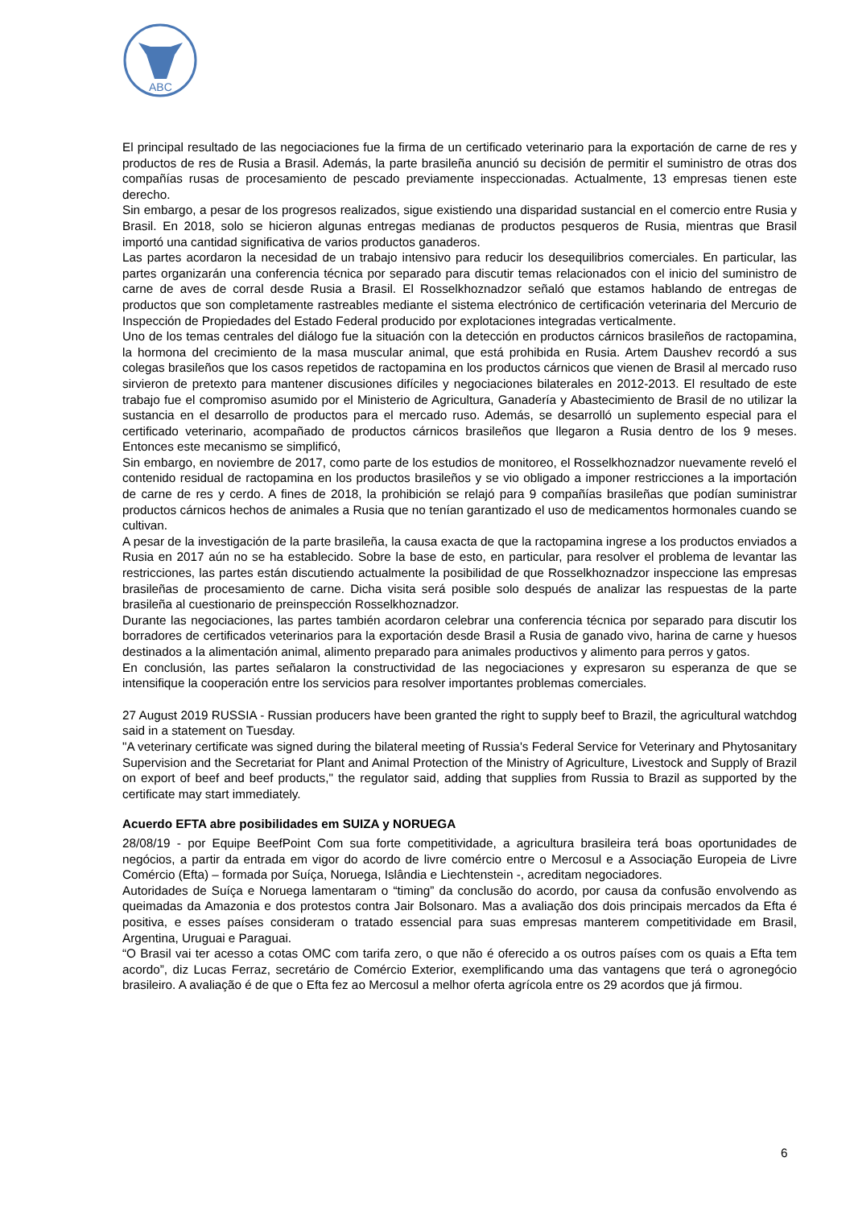ABC
El principal resultado de las negociaciones fue la firma de un certificado veterinario para la exportación de carne de res y productos de res de Rusia a Brasil. Además, la parte brasileña anunció su decisión de permitir el suministro de otras dos compañías rusas de procesamiento de pescado previamente inspeccionadas. Actualmente, 13 empresas tienen este derecho.
Sin embargo, a pesar de los progresos realizados, sigue existiendo una disparidad sustancial en el comercio entre Rusia y Brasil. En 2018, solo se hicieron algunas entregas medianas de productos pesqueros de Rusia, mientras que Brasil importó una cantidad significativa de varios productos ganaderos.
Las partes acordaron la necesidad de un trabajo intensivo para reducir los desequilibrios comerciales. En particular, las partes organizarán una conferencia técnica por separado para discutir temas relacionados con el inicio del suministro de carne de aves de corral desde Rusia a Brasil. El Rosselkhoznadzor señaló que estamos hablando de entregas de productos que son completamente rastreables mediante el sistema electrónico de certificación veterinaria del Mercurio de Inspección de Propiedades del Estado Federal producido por explotaciones integradas verticalmente.
Uno de los temas centrales del diálogo fue la situación con la detección en productos cárnicos brasileños de ractopamina, la hormona del crecimiento de la masa muscular animal, que está prohibida en Rusia. Artem Daushev recordó a sus colegas brasileños que los casos repetidos de ractopamina en los productos cárnicos que vienen de Brasil al mercado ruso sirvieron de pretexto para mantener discusiones difíciles y negociaciones bilaterales en 2012-2013. El resultado de este trabajo fue el compromiso asumido por el Ministerio de Agricultura, Ganadería y Abastecimiento de Brasil de no utilizar la sustancia en el desarrollo de productos para el mercado ruso. Además, se desarrolló un suplemento especial para el certificado veterinario, acompañado de productos cárnicos brasileños que llegaron a Rusia dentro de los 9 meses. Entonces este mecanismo se simplificó,
Sin embargo, en noviembre de 2017, como parte de los estudios de monitoreo, el Rosselkhoznadzor nuevamente reveló el contenido residual de ractopamina en los productos brasileños y se vio obligado a imponer restricciones a la importación de carne de res y cerdo. A fines de 2018, la prohibición se relajó para 9 compañías brasileñas que podían suministrar productos cárnicos hechos de animales a Rusia que no tenían garantizado el uso de medicamentos hormonales cuando se cultivan.
A pesar de la investigación de la parte brasileña, la causa exacta de que la ractopamina ingrese a los productos enviados a Rusia en 2017 aún no se ha establecido. Sobre la base de esto, en particular, para resolver el problema de levantar las restricciones, las partes están discutiendo actualmente la posibilidad de que Rosselkhoznadzor inspeccione las empresas brasileñas de procesamiento de carne. Dicha visita será posible solo después de analizar las respuestas de la parte brasileña al cuestionario de preinspección Rosselkhoznadzor.
Durante las negociaciones, las partes también acordaron celebrar una conferencia técnica por separado para discutir los borradores de certificados veterinarios para la exportación desde Brasil a Rusia de ganado vivo, harina de carne y huesos destinados a la alimentación animal, alimento preparado para animales productivos y alimento para perros y gatos.
En conclusión, las partes señalaron la constructividad de las negociaciones y expresaron su esperanza de que se intensifique la cooperación entre los servicios para resolver importantes problemas comerciales.
27 August 2019 RUSSIA - Russian producers have been granted the right to supply beef to Brazil, the agricultural watchdog said in a statement on Tuesday.
"A veterinary certificate was signed during the bilateral meeting of Russia's Federal Service for Veterinary and Phytosanitary Supervision and the Secretariat for Plant and Animal Protection of the Ministry of Agriculture, Livestock and Supply of Brazil on export of beef and beef products," the regulator said, adding that supplies from Russia to Brazil as supported by the certificate may start immediately.
Acuerdo EFTA abre posibilidades em SUIZA y NORUEGA
28/08/19 - por Equipe BeefPoint Com sua forte competitividade, a agricultura brasileira terá boas oportunidades de negócios, a partir da entrada em vigor do acordo de livre comércio entre o Mercosul e a Associação Europeia de Livre Comércio (Efta) – formada por Suíça, Noruega, Islândia e Liechtenstein -, acreditam negociadores.
Autoridades de Suíça e Noruega lamentaram o “timing” da conclusão do acordo, por causa da confusão envolvendo as queimadas da Amazonia e dos protestos contra Jair Bolsonaro. Mas a avaliação dos dois principais mercados da Efta é positiva, e esses países consideram o tratado essencial para suas empresas manterem competitividade em Brasil, Argentina, Uruguai e Paraguai.
“O Brasil vai ter acesso a cotas OMC com tarifa zero, o que não é oferecido a os outros países com os quais a Efta tem acordo”, diz Lucas Ferraz, secretário de Comércio Exterior, exemplificando uma das vantagens que terá o agronegócio brasileiro. A avaliação é de que o Efta fez ao Mercosul a melhor oferta agrícola entre os 29 acordos que já firmou.
6